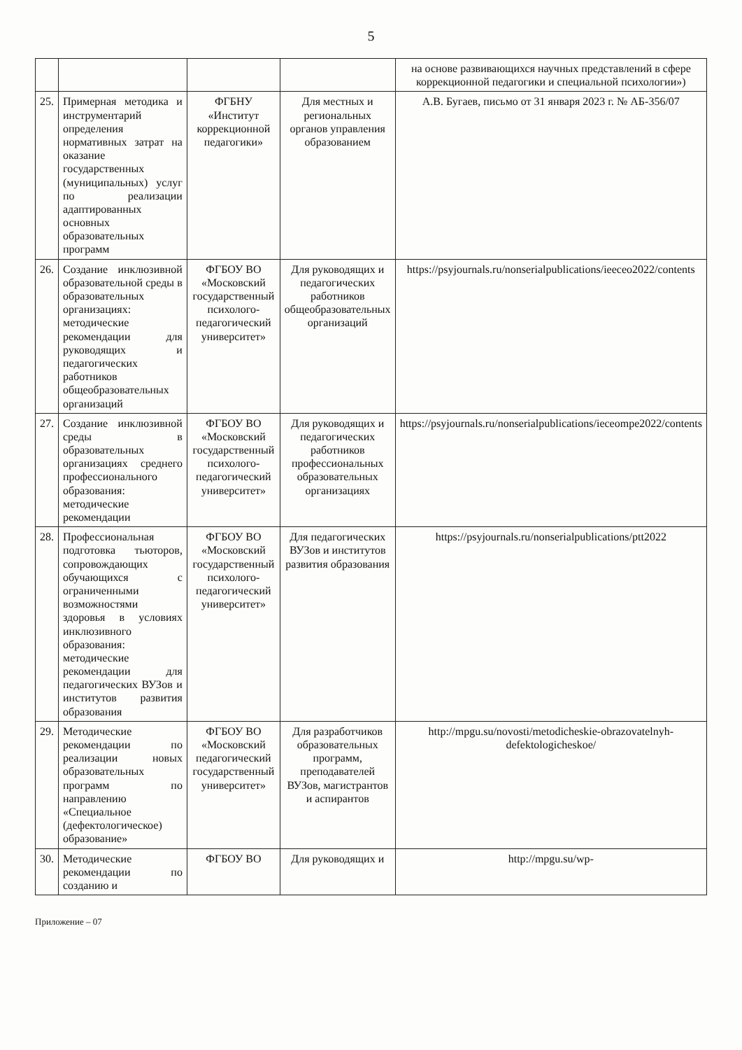5
| | | | | на основе развивающихся научных представлений в сфере коррекционной педагогики и специальной психологии») |
| 25. | Примерная методика и инструментарий определения нормативных затрат на оказание государственных (муниципальных) услуг по реализации адаптированных основных образовательных программ | ФГБНУ «Институт коррекционной педагогики» | Для местных и региональных органов управления образованием | А.В. Бугаев, письмо от 31 января 2023 г. № АБ-356/07 |
| 26. | Создание инклюзивной образовательной среды в образовательных организациях: методические рекомендации для руководящих и педагогических работников общеобразовательных организаций | ФГБОУ ВО «Московский государственный психолого-педагогический университет» | Для руководящих и педагогических работников общеобразовательных организаций | https://psyjournals.ru/nonserialpublications/ieeceo2022/contents |
| 27. | Создание инклюзивной среды в образовательных организациях среднего профессионального образования: методические рекомендации | ФГБОУ ВО «Московский государственный психолого-педагогический университет» | Для руководящих и педагогических работников профессиональных образовательных организациях | https://psyjournals.ru/nonserialpublications/ieceompe2022/contents |
| 28. | Профессиональная подготовка тьюторов, сопровождающих обучающихся с ограниченными возможностями здоровья в условиях инклюзивного образования: методические рекомендации для педагогических ВУЗов и институтов развития образования | ФГБОУ ВО «Московский государственный психолого-педагогический университет» | Для педагогических ВУЗов и институтов развития образования | https://psyjournals.ru/nonserialpublications/ptt2022 |
| 29. | Методические рекомендации по реализации новых образовательных программ по направлению «Специальное (дефектологическое) образование» | ФГБОУ ВО «Московский педагогический государственный университет» | Для разработчиков образовательных программ, преподавателей ВУЗов, магистрантов и аспирантов | http://mpgu.su/novosti/metodicheskie-obrazovatelnyh-defektologicheskoe/ |
| 30. | Методические рекомендации по созданию и | ФГБОУ ВО | Для руководящих и | http://mpgu.su/wp- |
Приложение – 07